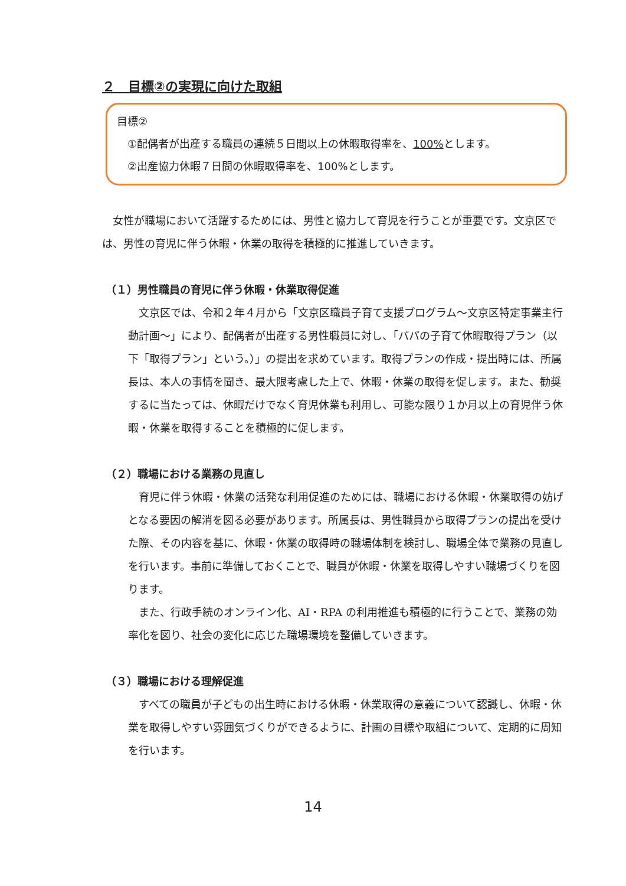２　目標②の実現に向けた取組
目標②
①配偶者が出産する職員の連続５日間以上の休暇取得率を、100% とします。
②出産協力休暇７日間の休暇取得率を、100%とします。
女性が職場において活躍するためには、男性と協力して育児を行うことが重要です。文京区では、男性の育児に伴う休暇・休業の取得を積極的に推進していきます。
（１）男性職員の育児に伴う休暇・休業取得促進
文京区では、令和２年４月から「文京区職員子育て支援プログラム～文京区特定事業主行動計画～」により、配偶者が出産する男性職員に対し、「パパの子育て休暇取得プラン（以下「取得プラン」という。）」の提出を求めています。取得プランの作成・提出時には、所属長は、本人の事情を聞き、最大限考慮した上で、休暇・休業の取得を促します。また、勧奨するに当たっては、休暇だけでなく育児休業も利用し、可能な限り１か月以上の育児伴う休暇・休業を取得することを積極的に促します。
（２）職場における業務の見直し
育児に伴う休暇・休業の活発な利用促進のためには、職場における休暇・休業取得の妨げとなる要因の解消を図る必要があります。所属長は、男性職員から取得プランの提出を受けた際、その内容を基に、休暇・休業の取得時の職場体制を検討し、職場全体で業務の見直しを行います。事前に準備しておくことで、職員が休暇・休業を取得しやすい職場づくりを図ります。
また、行政手続のオンライン化、AI・RPA の利用推進も積極的に行うことで、業務の効率化を図り、社会の変化に応じた職場環境を整備していきます。
（３）職場における理解促進
すべての職員が子どもの出生時における休暇・休業取得の意義について認識し、休暇・休業を取得しやすい雰囲気づくりができるように、計画の目標や取組について、定期的に周知を行います。
14